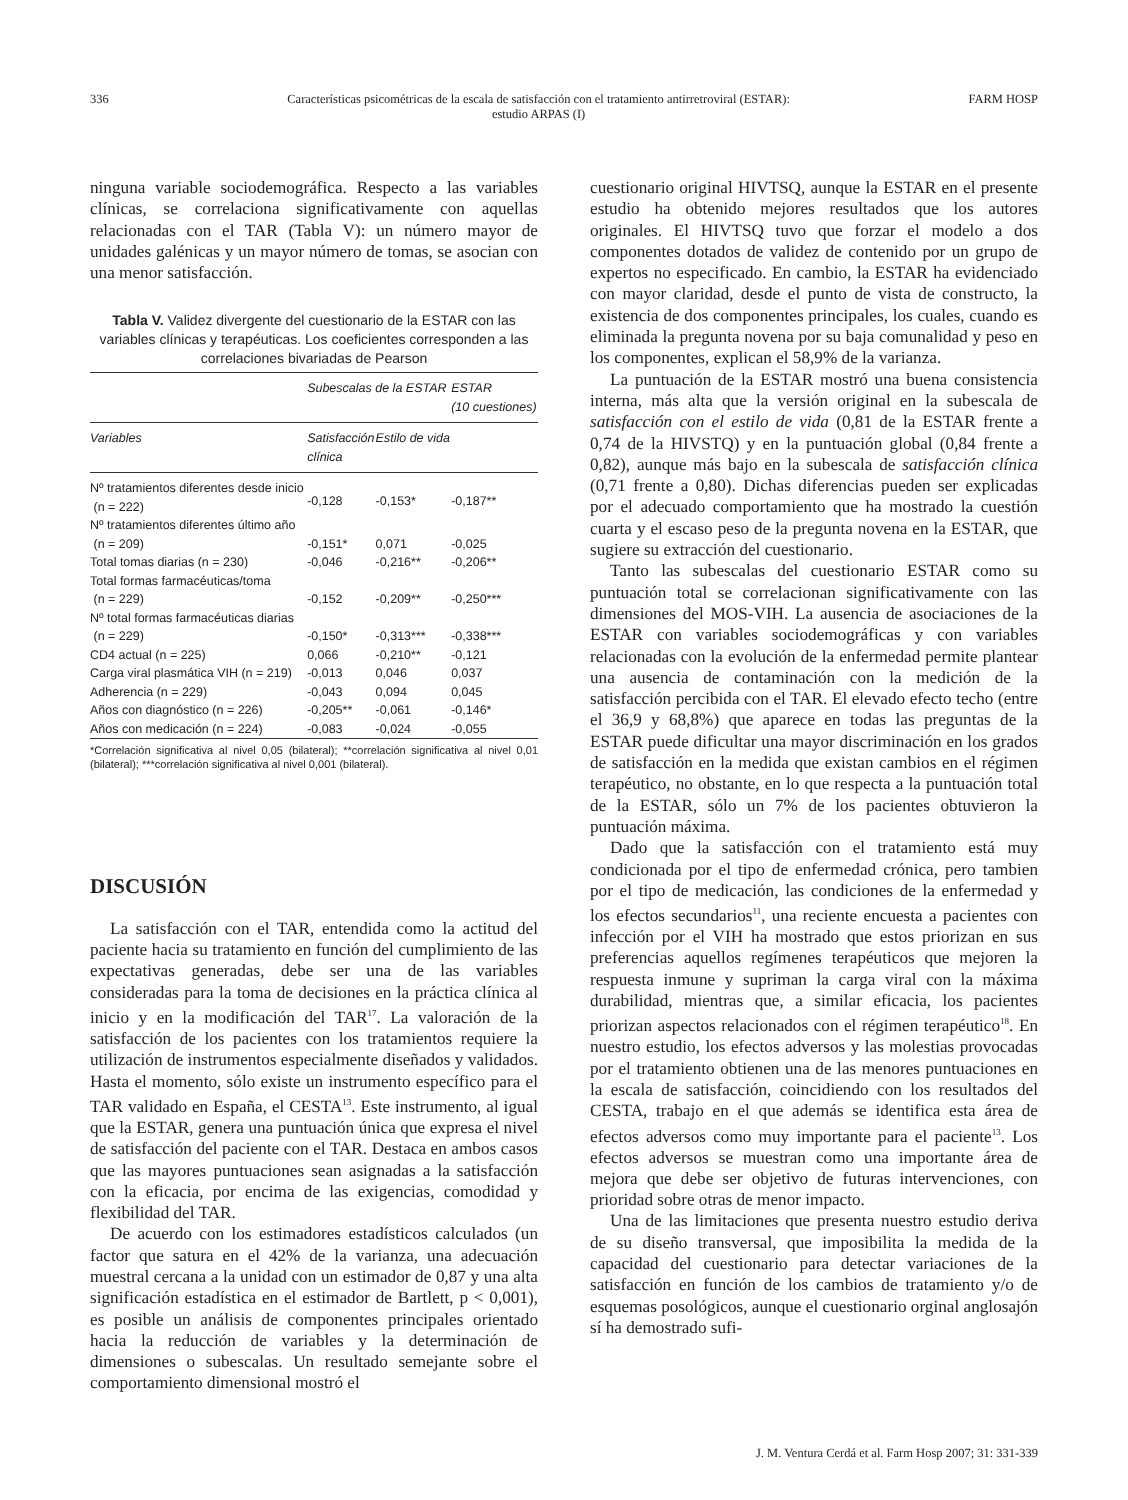336 Características psicométricas de la escala de satisfacción con el tratamiento antirretroviral (ESTAR):
estudio ARPAS (I) FARM HOSP
ninguna variable sociodemográfica. Respecto a las variables clínicas, se correlaciona significativamente con aquellas relacionadas con el TAR (Tabla V): un número mayor de unidades galénicas y un mayor número de tomas, se asocian con una menor satisfacción.
Tabla V. Validez divergente del cuestionario de la ESTAR con las variables clínicas y terapéuticas. Los coeficientes corresponden a las correlaciones bivariadas de Pearson
| | Subescalas de la ESTAR | | ESTAR (10 cuestiones) |
| --- | --- | --- | --- |
| Variables | Satisfacción clínica | Estilo de vida | |
| Nº tratamientos diferentes desde inicio (n = 222) | -0,128 | -0,153* | -0,187** |
| Nº tratamientos diferentes último año (n = 209) | -0,151* | 0,071 | -0,025 |
| Total tomas diarias (n = 230) | -0,046 | -0,216** | -0,206** |
| Total formas farmacéuticas/toma (n = 229) | -0,152 | -0,209** | -0,250*** |
| Nº total formas farmacéuticas diarias (n = 229) | -0,150* | -0,313*** | -0,338*** |
| CD4 actual (n = 225) | 0,066 | -0,210** | -0,121 |
| Carga viral plasmática VIH (n = 219) | -0,013 | 0,046 | 0,037 |
| Adherencia (n = 229) | -0,043 | 0,094 | 0,045 |
| Años con diagnóstico (n = 226) | -0,205** | -0,061 | -0,146* |
| Años con medicación (n = 224) | -0,083 | -0,024 | -0,055 |
*Correlación significativa al nivel 0,05 (bilateral); **correlación significativa al nivel 0,01 (bilateral); ***correlación significativa al nivel 0,001 (bilateral).
DISCUSIÓN
La satisfacción con el TAR, entendida como la actitud del paciente hacia su tratamiento en función del cumplimiento de las expectativas generadas, debe ser una de las variables consideradas para la toma de decisiones en la práctica clínica al inicio y en la modificación del TAR<sup>17</sup>. La valoración de la satisfacción de los pacientes con los tratamientos requiere la utilización de instrumentos especialmente diseñados y validados. Hasta el momento, sólo existe un instrumento específico para el TAR validado en España, el CESTA<sup>13</sup>. Este instrumento, al igual que la ESTAR, genera una puntuación única que expresa el nivel de satisfacción del paciente con el TAR. Destaca en ambos casos que las mayores puntuaciones sean asignadas a la satisfacción con la eficacia, por encima de las exigencias, comodidad y flexibilidad del TAR.
De acuerdo con los estimadores estadísticos calculados (un factor que satura en el 42% de la varianza, una adecuación muestral cercana a la unidad con un estimador de 0,87 y una alta significación estadística en el estimador de Bartlett, p < 0,001), es posible un análisis de componentes principales orientado hacia la reducción de variables y la determinación de dimensiones o subescalas. Un resultado semejante sobre el comportamiento dimensional mostró el
cuestionario original HIVTSQ, aunque la ESTAR en el presente estudio ha obtenido mejores resultados que los autores originales. El HIVTSQ tuvo que forzar el modelo a dos componentes dotados de validez de contenido por un grupo de expertos no especificado. En cambio, la ESTAR ha evidenciado con mayor claridad, desde el punto de vista de constructo, la existencia de dos componentes principales, los cuales, cuando es eliminada la pregunta novena por su baja comunalidad y peso en los componentes, explican el 58,9% de la varianza.
La puntuación de la ESTAR mostró una buena consistencia interna, más alta que la versión original en la subescala de satisfacción con el estilo de vida (0,81 de la ESTAR frente a 0,74 de la HIVSTQ) y en la puntuación global (0,84 frente a 0,82), aunque más bajo en la subescala de satisfacción clínica (0,71 frente a 0,80). Dichas diferencias pueden ser explicadas por el adecuado comportamiento que ha mostrado la cuestión cuarta y el escaso peso de la pregunta novena en la ESTAR, que sugiere su extracción del cuestionario.
Tanto las subescalas del cuestionario ESTAR como su puntuación total se correlacionan significativamente con las dimensiones del MOS-VIH. La ausencia de asociaciones de la ESTAR con variables sociodemográficas y con variables relacionadas con la evolución de la enfermedad permite plantear una ausencia de contaminación con la medición de la satisfacción percibida con el TAR. El elevado efecto techo (entre el 36,9 y 68,8%) que aparece en todas las preguntas de la ESTAR puede dificultar una mayor discriminación en los grados de satisfacción en la medida que existan cambios en el régimen terapéutico, no obstante, en lo que respecta a la puntuación total de la ESTAR, sólo un 7% de los pacientes obtuvieron la puntuación máxima.
Dado que la satisfacción con el tratamiento está muy condicionada por el tipo de enfermedad crónica, pero tambien por el tipo de medicación, las condiciones de la enfermedad y los efectos secundarios<sup>11</sup>, una reciente encuesta a pacientes con infección por el VIH ha mostrado que estos priorizan en sus preferencias aquellos regímenes terapéuticos que mejoren la respuesta inmune y supriman la carga viral con la máxima durabilidad, mientras que, a similar eficacia, los pacientes priorizan aspectos relacionados con el régimen terapéutico<sup>18</sup>. En nuestro estudio, los efectos adversos y las molestias provocadas por el tratamiento obtienen una de las menores puntuaciones en la escala de satisfacción, coincidiendo con los resultados del CESTA, trabajo en el que además se identifica esta área de efectos adversos como muy importante para el paciente<sup>13</sup>. Los efectos adversos se muestran como una importante área de mejora que debe ser objetivo de futuras intervenciones, con prioridad sobre otras de menor impacto.
Una de las limitaciones que presenta nuestro estudio deriva de su diseño transversal, que imposibilita la medida de la capacidad del cuestionario para detectar variaciones de la satisfacción en función de los cambios de tratamiento y/o de esquemas posológicos, aunque el cuestionario orginal anglosajón sí ha demostrado sufi-
J. M. Ventura Cerdá et al. Farm Hosp 2007; 31: 331-339